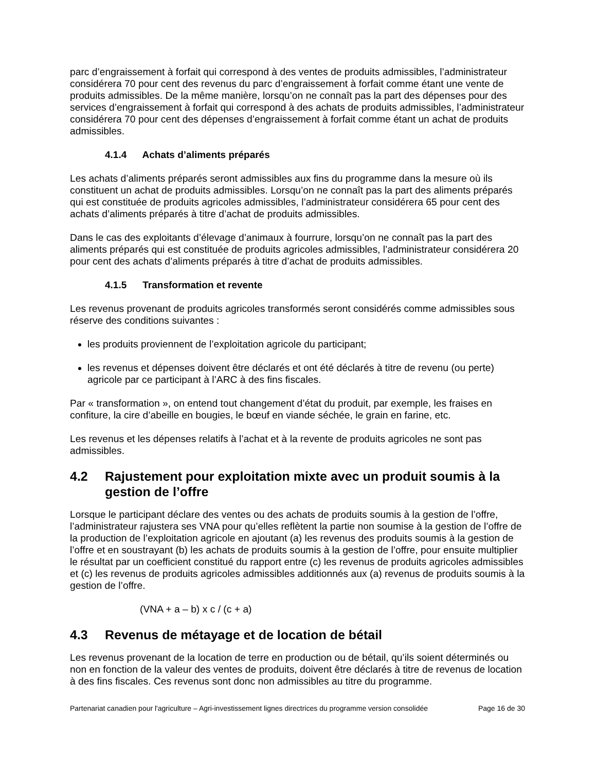parc d’engraissement à forfait qui correspond à des ventes de produits admissibles, l’administrateur considérera 70 pour cent des revenus du parc d’engraissement à forfait comme étant une vente de produits admissibles. De la même manière, lorsqu’on ne connaît pas la part des dépenses pour des services d’engraissement à forfait qui correspond à des achats de produits admissibles, l’administrateur considérera 70 pour cent des dépenses d’engraissement à forfait comme étant un achat de produits admissibles.
4.1.4 Achats d’aliments préparés
Les achats d’aliments préparés seront admissibles aux fins du programme dans la mesure où ils constituent un achat de produits admissibles. Lorsqu’on ne connaît pas la part des aliments préparés qui est constituée de produits agricoles admissibles, l’administrateur considérera 65 pour cent des achats d’aliments préparés à titre d’achat de produits admissibles.
Dans le cas des exploitants d’élevage d’animaux à fourrure, lorsqu’on ne connaît pas la part des aliments préparés qui est constituée de produits agricoles admissibles, l’administrateur considérera 20 pour cent des achats d’aliments préparés à titre d’achat de produits admissibles.
4.1.5 Transformation et revente
Les revenus provenant de produits agricoles transformés seront considérés comme admissibles sous réserve des conditions suivantes :
les produits proviennent de l’exploitation agricole du participant;
les revenus et dépenses doivent être déclarés et ont été déclarés à titre de revenu (ou perte) agricole par ce participant à l’ARC à des fins fiscales.
Par « transformation », on entend tout changement d’état du produit, par exemple, les fraises en confiture, la cire d’abeille en bougies, le bœuf en viande séchée, le grain en farine, etc.
Les revenus et les dépenses relatifs à l’achat et à la revente de produits agricoles ne sont pas admissibles.
4.2 Rajustement pour exploitation mixte avec un produit soumis à la gestion de l’offre
Lorsque le participant déclare des ventes ou des achats de produits soumis à la gestion de l’offre, l’administrateur rajustera ses VNA pour qu’elles reflètent la partie non soumise à la gestion de l’offre de la production de l’exploitation agricole en ajoutant (a) les revenus des produits soumis à la gestion de l’offre et en soustrayant (b) les achats de produits soumis à la gestion de l’offre, pour ensuite multiplier le résultat par un coefficient constitué du rapport entre (c) les revenus de produits agricoles admissibles et (c) les revenus de produits agricoles admissibles additionnés aux (a) revenus de produits soumis à la gestion de l’offre.
(VNA + a – b) x c / (c + a)
4.3 Revenus de métayage et de location de bétail
Les revenus provenant de la location de terre en production ou de bétail, qu’ils soient déterminés ou non en fonction de la valeur des ventes de produits, doivent être déclarés à titre de revenus de location à des fins fiscales. Ces revenus sont donc non admissibles au titre du programme.
Partenariat canadien pour l'agriculture – Agri-investissement lignes directrices du programme version consolidée Page 16 de 30